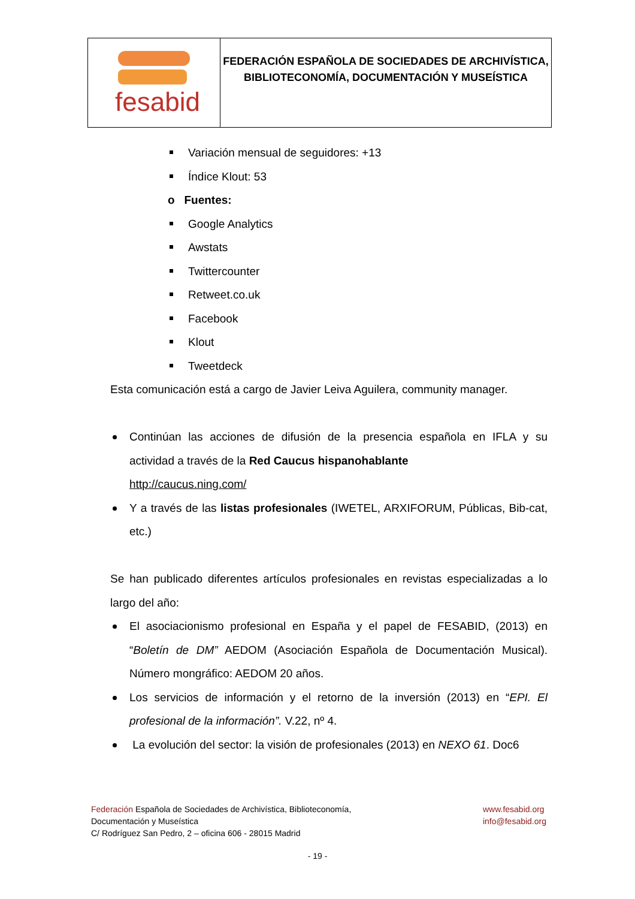| fesabid | FEDERACIÓN ESPAÑOLA DE SOCIEDADES DE ARCHIVÍSTICA, BIBLIOTECONOMÍA, DOCUMENTACIÓN Y MUSEÍSTICA |
Variación mensual de seguidores: +13
Índice Klout: 53
o Fuentes:
Google Analytics
Awstats
Twittercounter
Retweet.co.uk
Facebook
Klout
Tweetdeck
Esta comunicación está a cargo de Javier Leiva Aguilera, community manager.
Continúan las acciones de difusión de la presencia española en IFLA y su actividad a través de la Red Caucus hispanohablante
http://caucus.ning.com/
Y a través de las listas profesionales (IWETEL, ARXIFORUM, Públicas, Bib-cat, etc.)
Se han publicado diferentes artículos profesionales en revistas especializadas a lo largo del año:
El asociacionismo profesional en España y el papel de FESABID, (2013) en “Boletín de DM” AEDOM (Asociación Española de Documentación Musical). Número mongráfico: AEDOM 20 años.
Los servicios de información y el retorno de la inversión (2013) en “EPI. El profesional de la información”. V.22, nº 4.
La evolución del sector: la visión de profesionales (2013) en NEXO 61. Doc6
Federación Española de Sociedades de Archivística, Biblioteconomía,
Documentación y Museística
C/ Rodríguez San Pedro, 2 – oficina 606 - 28015 Madrid
www.fesabid.org
info@fesabid.org
- 19 -